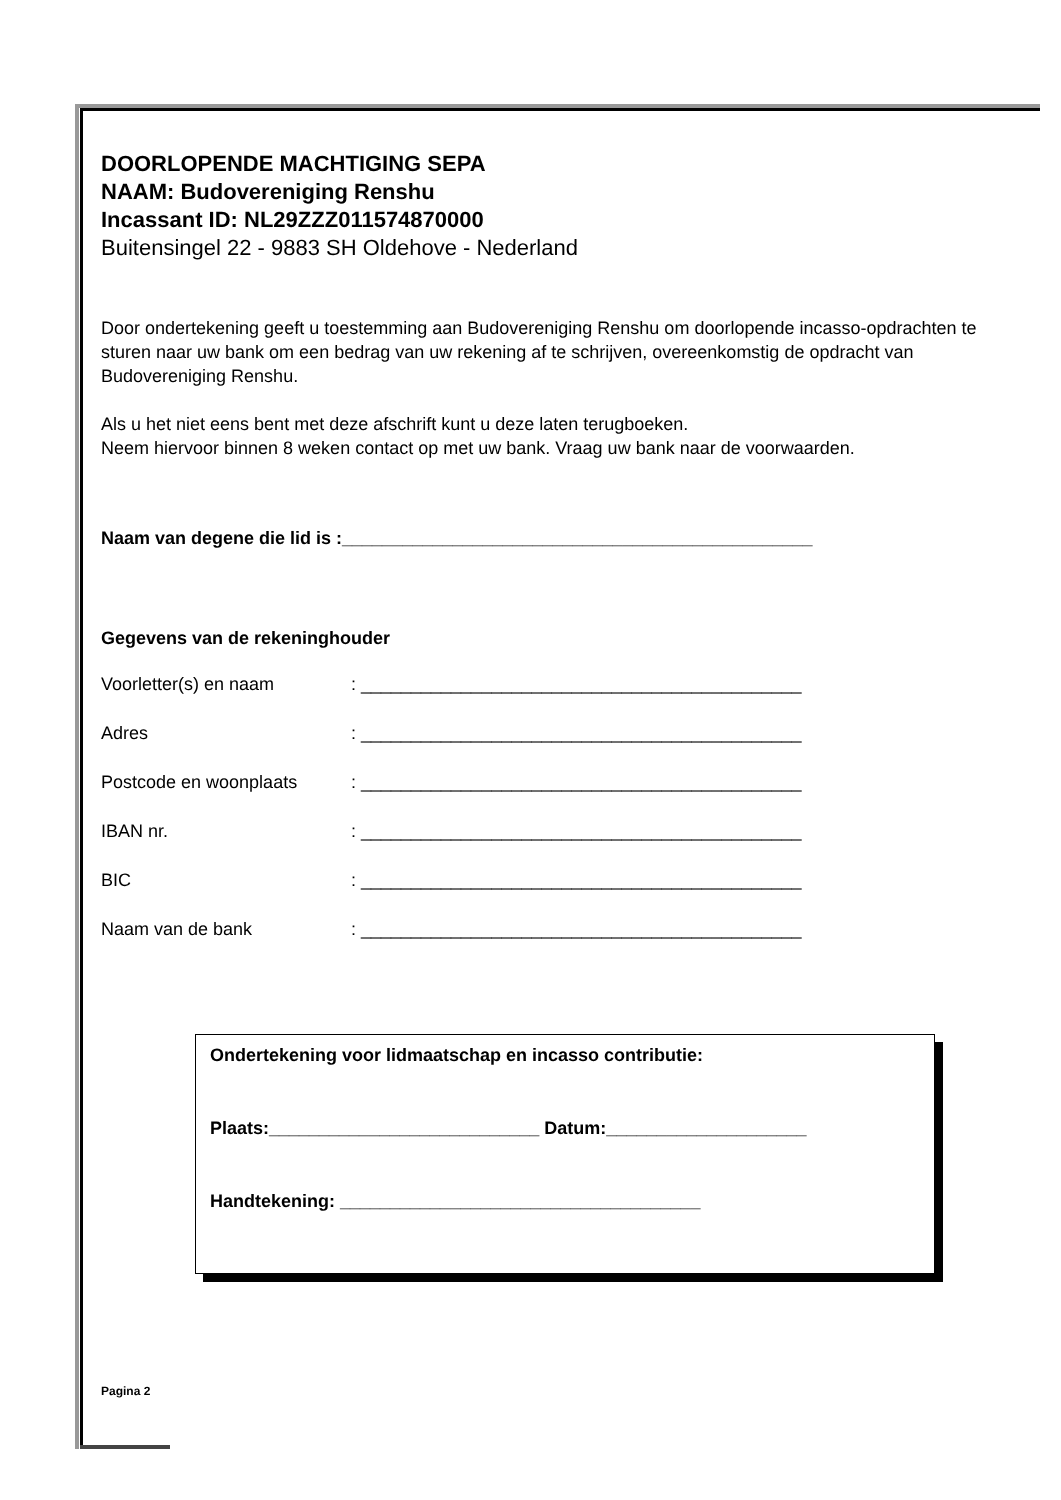DOORLOPENDE MACHTIGING SEPA
NAAM: Budovereniging Renshu
Incassant ID: NL29ZZZ011574870000
Buitensingel 22 - 9883 SH Oldehove - Nederland
Door ondertekening geeft u toestemming aan Budovereniging Renshu om doorlopende incasso-opdrachten te sturen naar uw bank om een bedrag van uw rekening af te schrijven, overeenkomstig de opdracht van Budovereniging Renshu.
Als u het niet eens bent met deze afschrift kunt u deze laten terugboeken.
Neem hiervoor binnen 8 weken contact op met uw bank. Vraag uw bank naar de voorwaarden.
Naam van degene die lid is :_______________________________________________
Gegevens van de rekeninghouder
Voorletter(s) en naam: ____________________________________________
Adres: ____________________________________________
Postcode en woonplaats: ____________________________________________
IBAN nr.: ____________________________________________
BIC: ____________________________________________
Naam van de bank: ____________________________________________
Ondertekening voor lidmaatschap en incasso contributie:
Plaats:___________________________ Datum:____________________
Handtekening: ____________________________________
Pagina 2